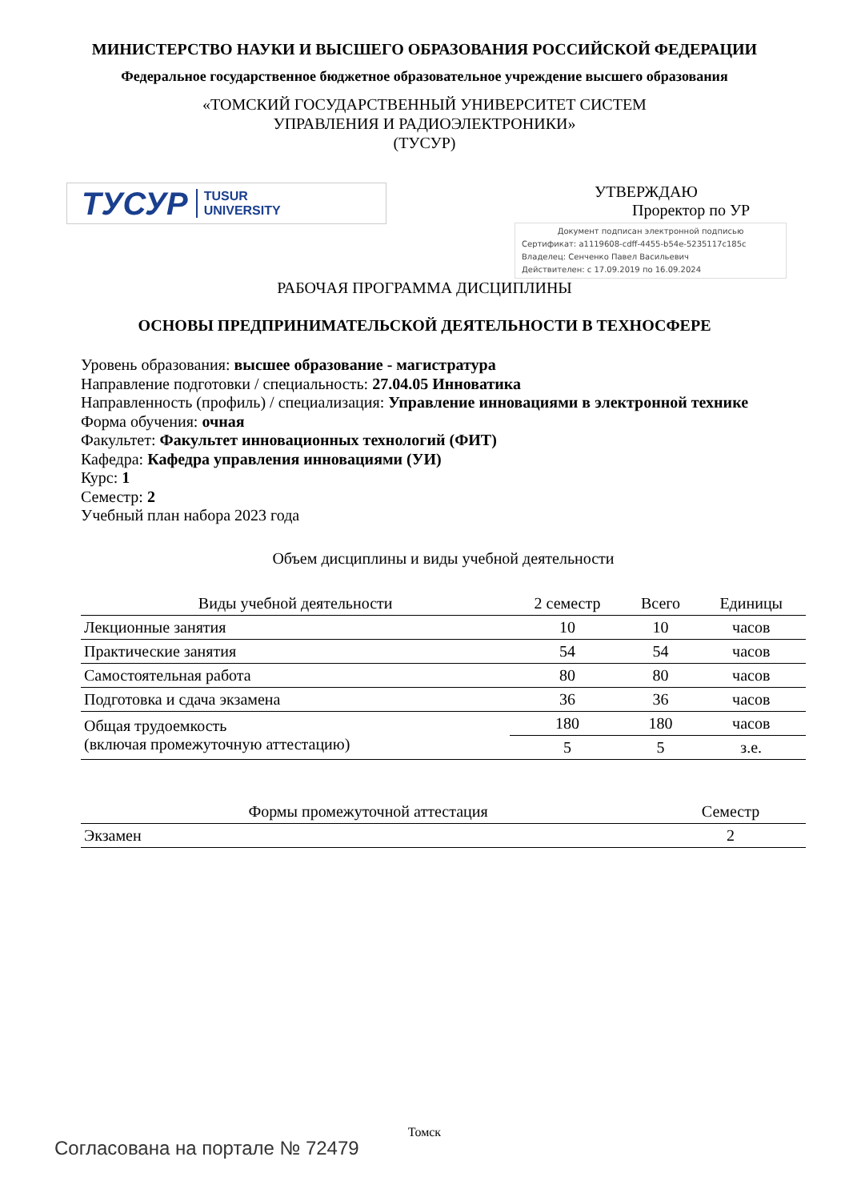МИНИСТЕРСТВО НАУКИ И ВЫСШЕГО ОБРАЗОВАНИЯ РОССИЙСКОЙ ФЕДЕРАЦИИ
Федеральное государственное бюджетное образовательное учреждение высшего образования
«ТОМСКИЙ ГОСУДАРСТВЕННЫЙ УНИВЕРСИТЕТ СИСТЕМ
УПРАВЛЕНИЯ И РАДИОЭЛЕКТРОНИКИ»
(ТУСУР)
ТУСУР TUSUR
UNIVERSITY
УТВЕРЖДАЮ
Проректор по УР
Документ подписан электронной подписью
Сертификат: a1119608-cdff-4455-b54e-5235117c185c
Владелец: Сенченко Павел Васильевич
Действителен: с 17.09.2019 по 16.09.2024
РАБОЧАЯ ПРОГРАММА ДИСЦИПЛИНЫ
ОСНОВЫ ПРЕДПРИНИМАТЕЛЬСКОЙ ДЕЯТЕЛЬНОСТИ В ТЕХНОСФЕРЕ
Уровень образования: высшее образование - магистратура
Направление подготовки / специальность: 27.04.05 Инноватика
Направленность (профиль) / специализация: Управление инновациями в электронной технике
Форма обучения: очная
Факультет: Факультет инновационных технологий (ФИТ)
Кафедра: Кафедра управления инновациями (УИ)
Курс: 1
Семестр: 2
Учебный план набора 2023 года
Объем дисциплины и виды учебной деятельности
| Виды учебной деятельности | 2 семестр | Всего | Единицы |
| --- | --- | --- | --- |
| Лекционные занятия | 10 | 10 | часов |
| Практические занятия | 54 | 54 | часов |
| Самостоятельная работа | 80 | 80 | часов |
| Подготовка и сдача экзамена | 36 | 36 | часов |
| Общая трудоемкость (включая промежуточную аттестацию) | 180 | 180 | часов |
| | 5 | 5 | з.е. |
| Формы промежуточной аттестация | Семестр |
| --- | --- |
| Экзамен | 2 |
Томск
Согласована на портале № 72479